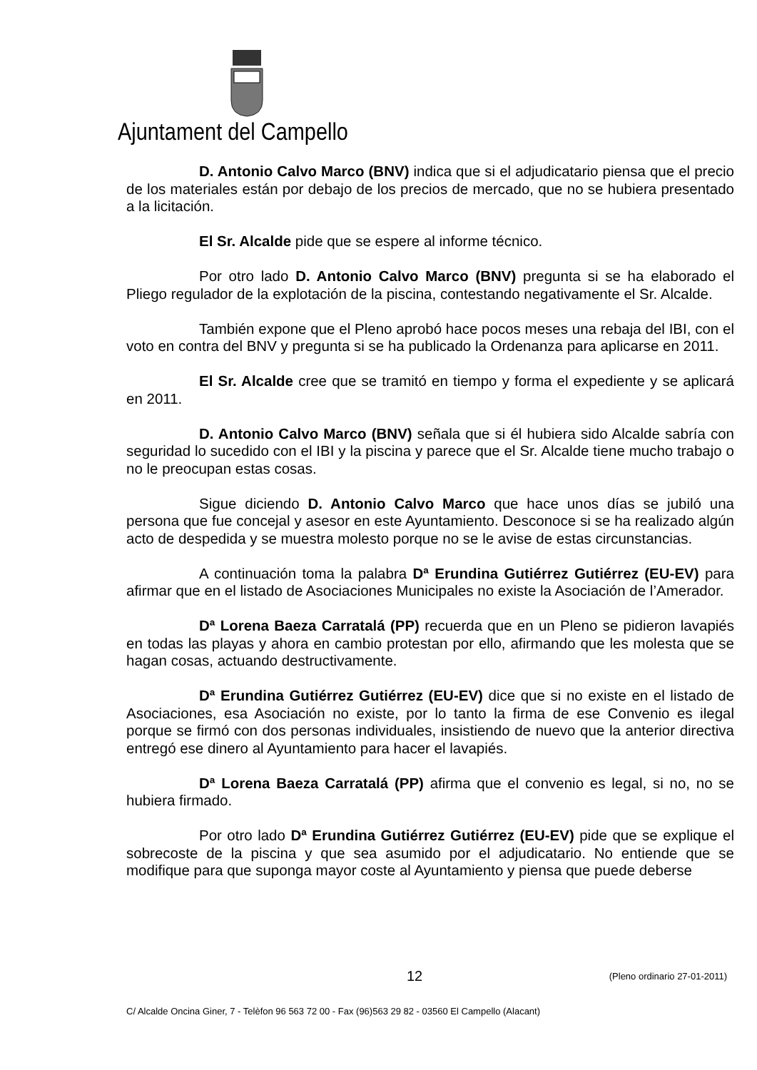Ajuntament del Campello
D. Antonio Calvo Marco (BNV) indica que si el adjudicatario piensa que el precio de los materiales están por debajo de los precios de mercado, que no se hubiera presentado a la licitación.
El Sr. Alcalde pide que se espere al informe técnico.
Por otro lado D. Antonio Calvo Marco (BNV) pregunta si se ha elaborado el Pliego regulador de la explotación de la piscina, contestando negativamente el Sr. Alcalde.
También expone que el Pleno aprobó hace pocos meses una rebaja del IBI, con el voto en contra del BNV y pregunta si se ha publicado la Ordenanza para aplicarse en 2011.
El Sr. Alcalde cree que se tramitó en tiempo y forma el expediente y se aplicará en 2011.
D. Antonio Calvo Marco (BNV) señala que si él hubiera sido Alcalde sabría con seguridad lo sucedido con el IBI y la piscina y parece que el Sr. Alcalde tiene mucho trabajo o no le preocupan estas cosas.
Sigue diciendo D. Antonio Calvo Marco que hace unos días se jubiló una persona que fue concejal y asesor en este Ayuntamiento. Desconoce si se ha realizado algún acto de despedida y se muestra molesto porque no se le avise de estas circunstancias.
A continuación toma la palabra Dª Erundina Gutiérrez Gutiérrez (EU-EV) para afirmar que en el listado de Asociaciones Municipales no existe la Asociación de l’Amerador.
Dª Lorena Baeza Carratalá (PP) recuerda que en un Pleno se pidieron lavapiés en todas las playas y ahora en cambio protestan por ello, afirmando que les molesta que se hagan cosas, actuando destructivamente.
Dª Erundina Gutiérrez Gutiérrez (EU-EV) dice que si no existe en el listado de Asociaciones, esa Asociación no existe, por lo tanto la firma de ese Convenio es ilegal porque se firmó con dos personas individuales, insistiendo de nuevo que la anterior directiva entregó ese dinero al Ayuntamiento para hacer el lavapiés.
Dª Lorena Baeza Carratalá (PP) afirma que el convenio es legal, si no, no se hubiera firmado.
Por otro lado Dª Erundina Gutiérrez Gutiérrez (EU-EV) pide que se explique el sobrecoste de la piscina y que sea asumido por el adjudicatario. No entiende que se modifique para que suponga mayor coste al Ayuntamiento y piensa que puede deberse
12 (Pleno ordinario 27-01-2011)
C/ Alcalde Oncina Giner, 7 - Telèfon 96 563 72 00 - Fax (96)563 29 82 - 03560 El Campello (Alacant)